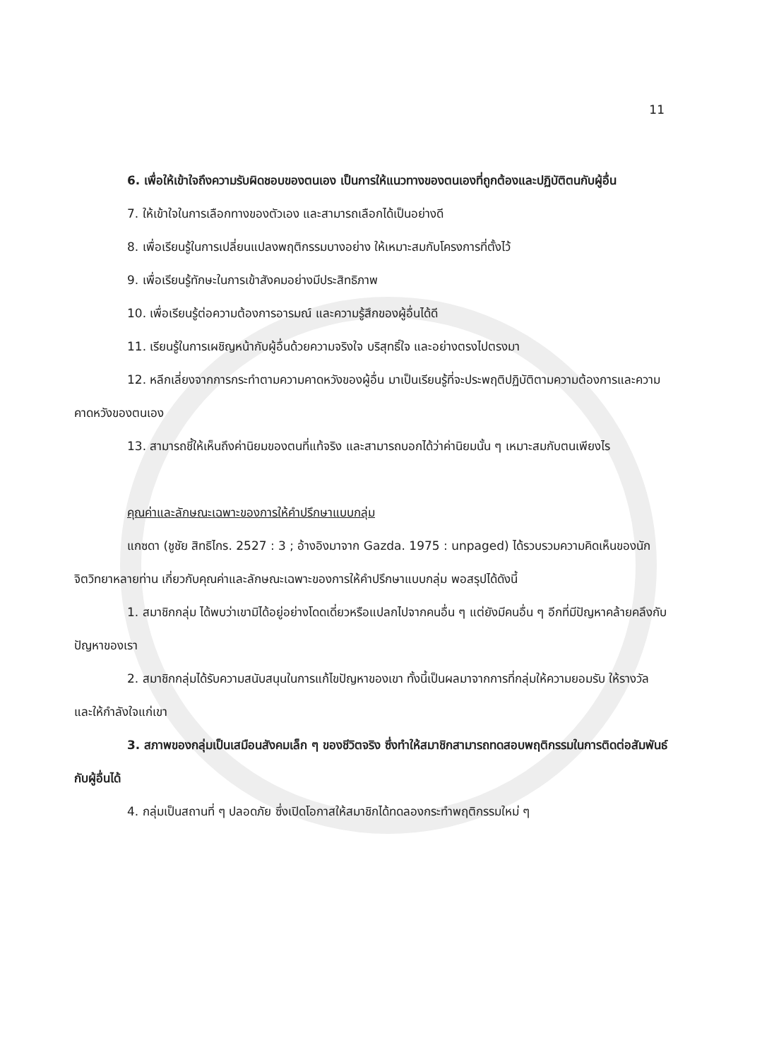11
6. เพื่อให้เข้าใจถึงความรับผิดชอบของตนเอง เป็นการให้แนวทางของตนเองที่ถูกต้องและปฏิบัติตนกับผู้อื่น
7. ให้เข้าใจในการเลือกทางของตัวเอง และสามารถเลือกได้เป็นอย่างดี
8. เพื่อเรียนรู้ในการเปลี่ยนแปลงพฤติกรรมบางอย่าง ให้เหมาะสมกับโครงการที่ตั้งไว้
9. เพื่อเรียนรู้ทักษะในการเข้าสังคมอย่างมีประสิทธิภาพ
10. เพื่อเรียนรู้ต่อความต้องการอารมณ์ และความรู้สึกของผู้อื่นได้ดี
11. เรียนรู้ในการเผชิญหน้ากับผู้อื่นด้วยความจริงใจ บริสุทธิ์ใจ และอย่างตรงไปตรงมา
12. หลีกเลี่ยงจากการกระทำตามความคาดหวังของผู้อื่น มาเป็นเรียนรู้ที่จะประพฤติปฏิบัติตามความต้องการและความคาดหวังของตนเอง
13. สามารถชี้ให้เห็นถึงค่านิยมของตนที่แท้จริง และสามารถบอกได้ว่าค่านิยมนั้น ๆ เหมาะสมกับตนเพียงไร
คุณค่าและลักษณะเฉพาะของการให้คำปรึกษาแบบกลุ่ม
แกซดา (ชูชัย สิทธิไกร. 2527 : 3 ; อ้างอิงมาจาก Gazda. 1975 : unpaged) ได้รวบรวมความคิดเห็นของนักจิตวิทยาหลายท่าน เกี่ยวกับคุณค่าและลักษณะเฉพาะของการให้คำปรึกษาแบบกลุ่ม พอสรุปได้ดังนี้
1. สมาชิกกลุ่ม ได้พบว่าเขามิได้อยู่อย่างโดดเดี่ยวหรือแปลกไปจากคนอื่น ๆ แต่ยังมีคนอื่น ๆ อีกที่มีปัญหาคล้ายคลึงกับปัญหาของเรา
2. สมาชิกกลุ่มได้รับความสนับสนุนในการแก้ไขปัญหาของเขา ทั้งนี้เป็นผลมาจากการที่กลุ่มให้ความยอมรับ ให้รางวัล และให้กำลังใจแก่เขา
3. สภาพของกลุ่มเป็นเสมือนสังคมเล็ก ๆ ของชีวิตจริง ซึ่งทำให้สมาชิกสามารถทดสอบพฤติกรรมในการติดต่อสัมพันธ์กับผู้อื่นได้
4. กลุ่มเป็นสถานที่ ๆ ปลอดภัย ซึ่งเปิดโอกาสให้สมาชิกได้ทดลองกระทำพฤติกรรมใหม่ ๆ